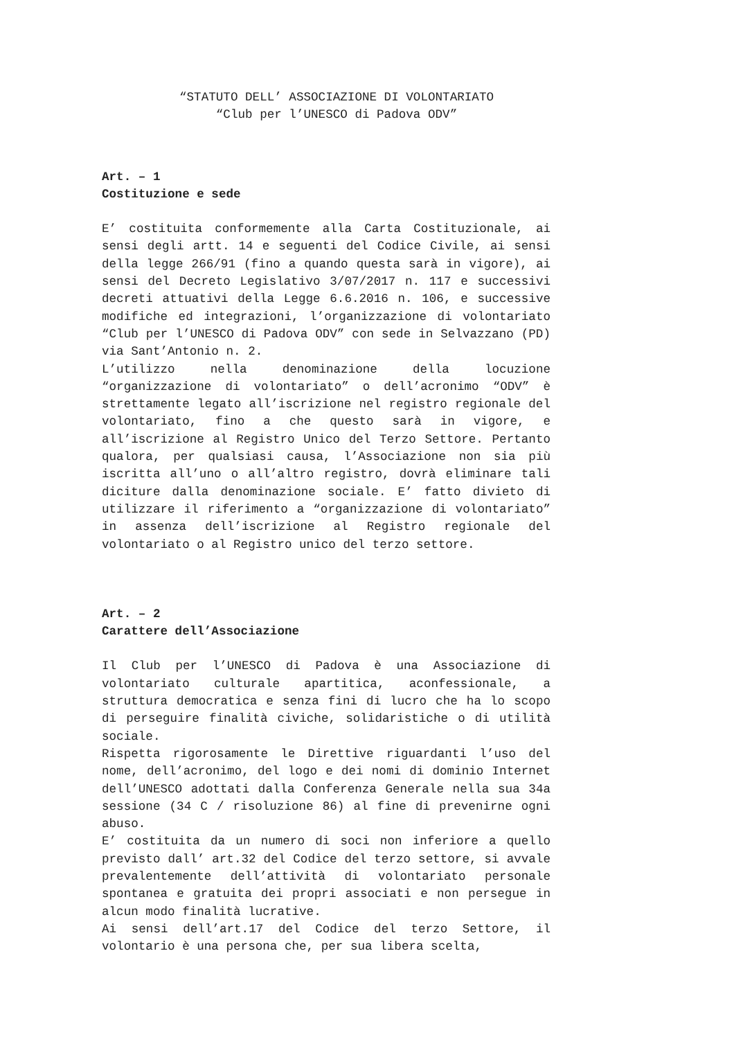“STATUTO DELL’ ASSOCIAZIONE DI VOLONTARIATO
“Club per l’UNESCO di Padova ODV”
Art. – 1
Costituzione e sede
E’ costituita conformemente alla Carta Costituzionale, ai sensi degli artt. 14 e seguenti del Codice Civile, ai sensi della legge 266/91 (fino a quando questa sarà in vigore), ai sensi del Decreto Legislativo 3/07/2017 n. 117 e successivi decreti attuativi della Legge 6.6.2016 n. 106, e successive modifiche ed integrazioni, l’organizzazione di volontariato “Club per l’UNESCO di Padova ODV” con sede in Selvazzano (PD) via Sant’Antonio n. 2.
L’utilizzo nella denominazione della locuzione “organizzazione di volontariato” o dell’acronimo “ODV” è strettamente legato all’iscrizione nel registro regionale del volontariato, fino a che questo sarà in vigore, e all’iscrizione al Registro Unico del Terzo Settore. Pertanto qualora, per qualsiasi causa, l’Associazione non sia più iscritta all’uno o all’altro registro, dovrà eliminare tali diciture dalla denominazione sociale. E’ fatto divieto di utilizzare il riferimento a “organizzazione di volontariato” in assenza dell’iscrizione al Registro regionale del volontariato o al Registro unico del terzo settore.
Art. – 2
Carattere dell’Associazione
Il Club per l’UNESCO di Padova è una Associazione di volontariato culturale apartitica, aconfessionale, a struttura democratica e senza fini di lucro che ha lo scopo di perseguire finalità civiche, solidaristiche o di utilità sociale.
Rispetta rigorosamente le Direttive riguardanti l’uso del nome, dell’acronimo, del logo e dei nomi di dominio Internet dell’UNESCO adottati dalla Conferenza Generale nella sua 34a sessione (34 C / risoluzione 86) al fine di prevenirne ogni abuso.
E’ costituita da un numero di soci non inferiore a quello previsto dall’ art.32 del Codice del terzo settore, si avvale prevalentemente dell’attività di volontariato personale spontanea e gratuita dei propri associati e non persegue in alcun modo finalità lucrative.
Ai sensi dell’art.17 del Codice del terzo Settore, il volontario è una persona che, per sua libera scelta,